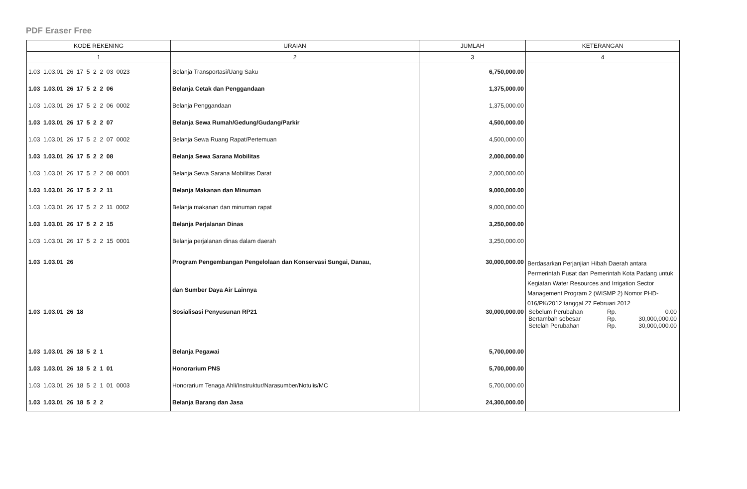PDF Eraser Free
| KODE REKENING | URAIAN | JUMLAH | KETERANGAN |
| --- | --- | --- | --- |
| 1 | 2 | 3 | 4 |
| 1.03 1.03.01 26 17 5 2 2 03 0023 | Belanja Transportasi/Uang Saku | 6,750,000.00 | |
| 1.03 1.03.01 26 17 5 2 2 06 | Belanja Cetak dan Penggandaan | 1,375,000.00 | |
| 1.03 1.03.01 26 17 5 2 2 06 0002 | Belanja Penggandaan | 1,375,000.00 | |
| 1.03 1.03.01 26 17 5 2 2 07 | Belanja Sewa Rumah/Gedung/Gudang/Parkir | 4,500,000.00 | |
| 1.03 1.03.01 26 17 5 2 2 07 0002 | Belanja Sewa Ruang Rapat/Pertemuan | 4,500,000.00 | |
| 1.03 1.03.01 26 17 5 2 2 08 | Belanja Sewa Sarana Mobilitas | 2,000,000.00 | |
| 1.03 1.03.01 26 17 5 2 2 08 0001 | Belanja Sewa Sarana Mobilitas Darat | 2,000,000.00 | |
| 1.03 1.03.01 26 17 5 2 2 11 | Belanja Makanan dan Minuman | 9,000,000.00 | |
| 1.03 1.03.01 26 17 5 2 2 11 0002 | Belanja makanan dan minuman rapat | 9,000,000.00 | |
| 1.03 1.03.01 26 17 5 2 2 15 | Belanja Perjalanan Dinas | 3,250,000.00 | |
| 1.03 1.03.01 26 17 5 2 2 15 0001 | Belanja perjalanan dinas dalam daerah | 3,250,000.00 | |
| 1.03 1.03.01 26 | Program Pengembangan Pengelolaan dan Konservasi Sungai, Danau, dan Sumber Daya Air Lainnya | 30,000,000.00 | Berdasarkan Perjanjian Hibah Daerah antara Permerintah Pusat dan Pemerintah Kota Padang untuk Kegiatan Water Resources and Irrigation Sector Management Program 2 (WISMP 2) Nomor PHD-016/PK/2012 tanggal 27 Februari 2012 |
| 1.03 1.03.01 26 18 | Sosialisasi Penyusunan RP21 | 30,000,000.00 | / Sebelum Perubahan / Rp. / 0.00 / / Bertambah sebesar / Rp. / 30,000,000.00 / / Setelah Perubahan / Rp. / 30,000,000.00 / |
| 1.03 1.03.01 26 18 5 2 1 | Belanja Pegawai | 5,700,000.00 | |
| 1.03 1.03.01 26 18 5 2 1 01 | Honorarium PNS | 5,700,000.00 | |
| 1.03 1.03.01 26 18 5 2 1 01 0003 | Honorarium Tenaga Ahli/Instruktur/Narasumber/Notulis/MC | 5,700,000.00 | |
| 1.03 1.03.01 26 18 5 2 2 | Belanja Barang dan Jasa | 24,300,000.00 | |